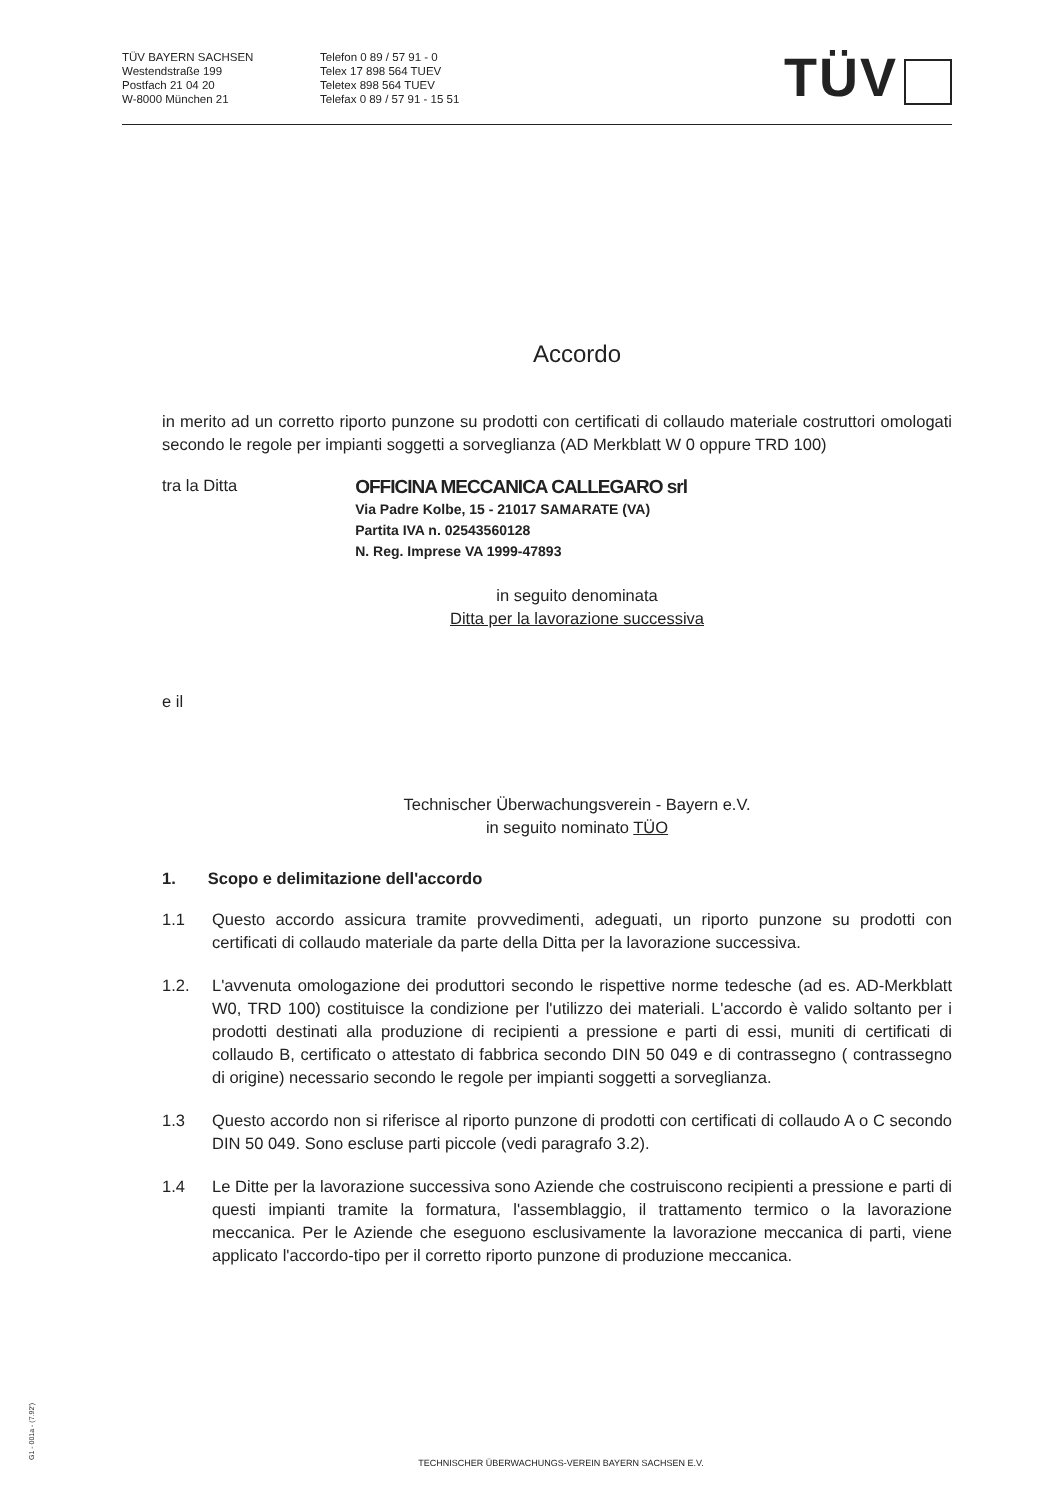TÜV BAYERN SACHSEN
Westendstraße 199
Postfach 21 04 20
W-8000 München 21
Telefon 0 89 / 57 91 - 0
Telex 17 898 564 TUEV
Teletex 898 564 TUEV
Telefax 0 89 / 57 91 - 15 51
TÜV
Accordo
in merito ad un corretto riporto punzone su prodotti con certificati di collaudo materiale costruttori omologati secondo le regole per impianti soggetti a sorveglianza (AD Merkblatt W 0 oppure TRD 100)
tra la Ditta
OFFICINA MECCANICA CALLEGARO srl
Via Padre Kolbe, 15 - 21017 SAMARATE (VA)
Partita IVA n. 02543560128
N. Reg. Imprese VA 1999-47893
in seguito denominata
Ditta per la lavorazione successiva
e il
Technischer Überwachungsverein - Bayern e.V.
in seguito nominato TÜO
1. Scopo e delimitazione dell'accordo
1.1 Questo accordo assicura tramite provvedimenti, adeguati, un riporto punzone su prodotti con certificati di collaudo materiale da parte della Ditta per la lavorazione successiva.
1.2. L'avvenuta omologazione dei produttori secondo le rispettive norme tedesche (ad es. AD-Merkblatt W0, TRD 100) costituisce la condizione per l'utilizzo dei materiali. L'accordo è valido soltanto per i prodotti destinati alla produzione di recipienti a pressione e parti di essi, muniti di certificati di collaudo B, certificato o attestato di fabbrica secondo DIN 50 049 e di contrassegno ( contrassegno di origine) necessario secondo le regole per impianti soggetti a sorveglianza.
1.3 Questo accordo non si riferisce al riporto punzone di prodotti con certificati di collaudo A o C secondo DIN 50 049. Sono escluse parti piccole (vedi paragrafo 3.2).
1.4 Le Ditte per la lavorazione successiva sono Aziende che costruiscono recipienti a pressione e parti di questi impianti tramite la formatura, l'assemblaggio, il trattamento termico o la lavorazione meccanica. Per le Aziende che eseguono esclusivamente la lavorazione meccanica di parti, viene applicato l'accordo-tipo per il corretto riporto punzone di produzione meccanica.
G1 - 001a - (7.92')
TECHNISCHER ÜBERWACHUNGS-VEREIN BAYERN SACHSEN E.V.